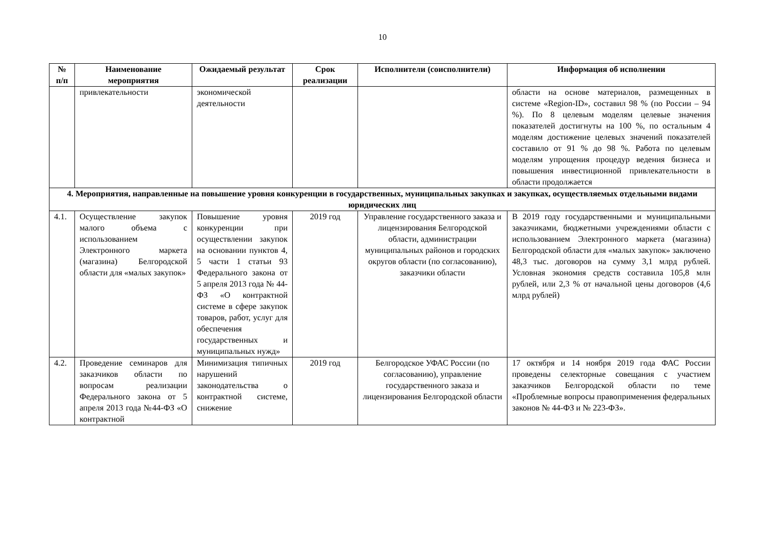10
| № п/п | Наименование мероприятия | Ожидаемый результат | Срок реализации | Исполнители (соисполнители) | Информация об исполнении |
| --- | --- | --- | --- | --- | --- |
| | привлекательности | экономической деятельности | | | области на основе материалов, размещенных в системе «Region-ID», составил 98 % (по России – 94 %). По 8 целевым моделям целевые значения показателей достигнуты на 100 %, по остальным 4 моделям достижение целевых значений показателей составило от 91 % до 98 %. Работа по целевым моделям упрощения процедур ведения бизнеса и повышения инвестиционной привлекательности в области продолжается |
| 4. Мероприятия, направленные на повышение уровня конкуренции в государственных, муниципальных закупках и закупках, осуществляемых отдельными видами юридических лиц | | | | | |
| 4.1. | Осуществление закупок малого объема с использованием Электронного маркета (магазина) Белгородской области для «малых закупок» | Повышение уровня конкуренции при осуществлении закупок на основании пунктов 4, 5 части 1 статьи 93 Федерального закона от 5 апреля 2013 года № 44-ФЗ «О контрактной системе в сфере закупок товаров, работ, услуг для обеспечения государственных и муниципальных нужд» | 2019 год | Управление государственного заказа и лицензирования Белгородской области, администрации муниципальных районов и городских округов области (по согласованию), заказчики области | В 2019 году государственными и муниципальными заказчиками, бюджетными учреждениями области с использованием Электронного маркета (магазина) Белгородской области для «малых закупок» заключено 48,3 тыс. договоров на сумму 3,1 млрд рублей. Условная экономия средств составила 105,8 млн рублей, или 2,3 % от начальной цены договоров (4,6 млрд рублей) |
| 4.2. | Проведение семинаров для заказчиков области по вопросам реализации Федерального закона от 5 апреля 2013 года №44-ФЗ «О контрактной | Минимизация типичных нарушений законодательства о контрактной системе, снижение | 2019 год | Белгородское УФАС России (по согласованию), управление государственного заказа и лицензирования Белгородской области | 17 октября и 14 ноября 2019 года ФАС России проведены селекторные совещания с участием заказчиков Белгородской области по теме «Проблемные вопросы правоприменения федеральных законов № 44-ФЗ и № 223-ФЗ». |